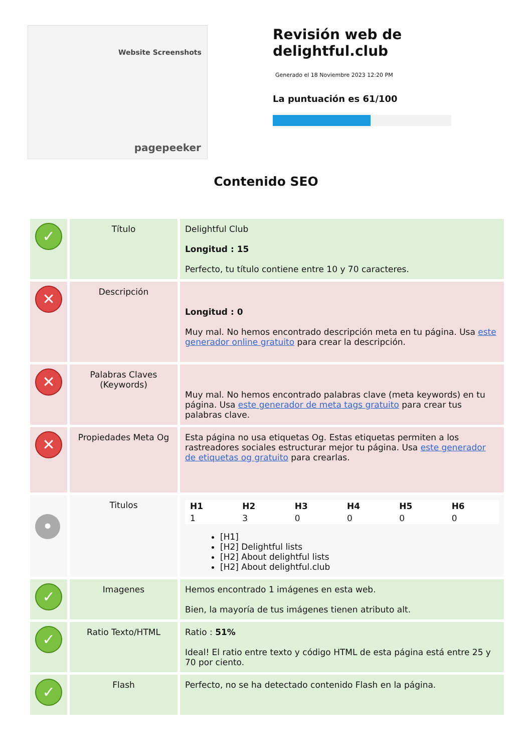Website Screenshots
pagepeeker
Revisión web de delightful.club
Generado el 18 Noviembre 2023 12:20 PM
La puntuación es 61/100
Contenido SEO
| ✓ | Título | Delightful Club Longitud : 15 Perfecto, tu título contiene entre 10 y 70 caracteres. |
| ✕ | Descripción | Longitud : 0 Muy mal. No hemos encontrado descripción meta en tu página. Usa este generador online gratuito para crear la descripción. |
| ✕ | Palabras Claves (Keywords) | Muy mal. No hemos encontrado palabras clave (meta keywords) en tu página. Usa este generador de meta tags gratuito para crear tus palabras clave. |
| ✕ | Propiedades Meta Og | Esta página no usa etiquetas Og. Estas etiquetas permiten a los rastreadores sociales estructurar mejor tu página. Usa este generador de etiquetas og gratuito para crearlas. |
| • | Titulos | / H1 / H2 / H3 / H4 / H5 / H6 / / --- / --- / --- / --- / --- / --- / / 1 / 3 / 0 / 0 / 0 / 0 / [H1] [H2] Delightful lists [H2] About delightful lists [H2] About delightful.club |
| ✓ | Imagenes | Hemos encontrado 1 imágenes en esta web. Bien, la mayoría de tus imágenes tienen atributo alt. |
| ✓ | Ratio Texto/HTML | Ratio : 51% Ideal! El ratio entre texto y código HTML de esta página está entre 25 y 70 por ciento. |
| ✓ | Flash | Perfecto, no se ha detectado contenido Flash en la página. |